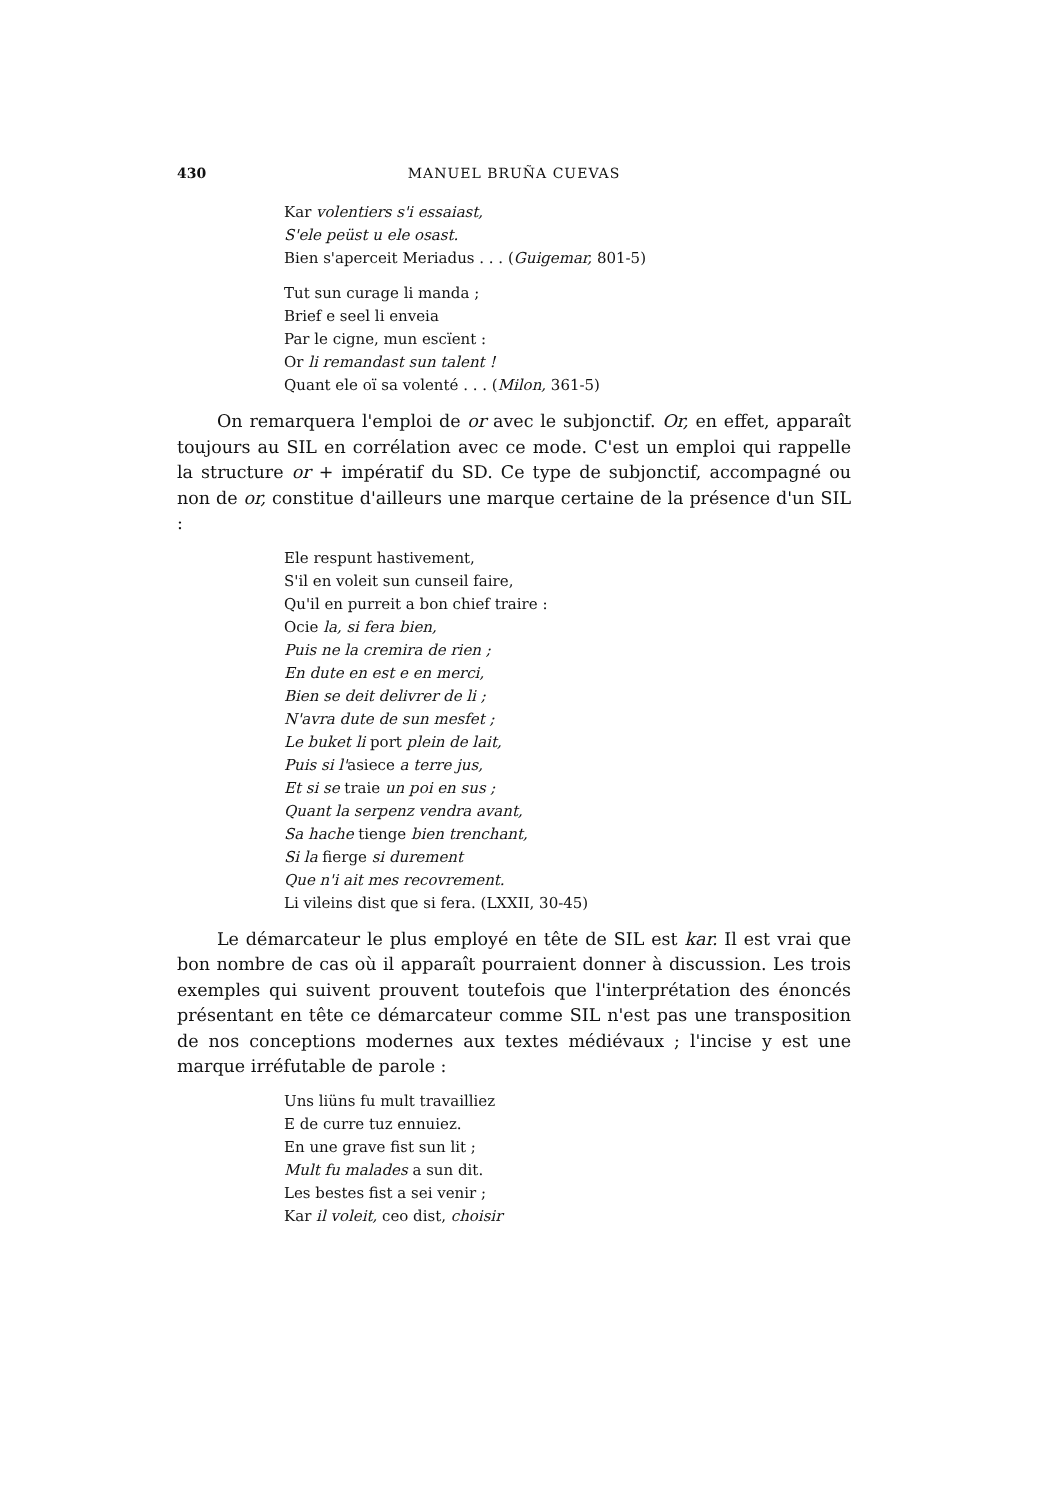430 MANUEL BRUÑA CUEVAS
Kar volentiers s'i essaiast,
S'ele peüst u ele osast.
Bien s'aperceit Meriadus . . . (Guigemar, 801-5)
Tut sun curage li manda ;
Brief e seel li enveia
Par le cigne, mun escïent :
Or li remandast sun talent !
Quant ele oï sa volenté . . . (Milon, 361-5)
On remarquera l'emploi de or avec le subjonctif. Or, en effet, apparaît toujours au SIL en corrélation avec ce mode. C'est un emploi qui rappelle la structure or + impératif du SD. Ce type de subjonctif, accompagné ou non de or, constitue d'ailleurs une marque certaine de la présence d'un SIL :
Ele respunt hastivement,
S'il en voleit sun cunseil faire,
Qu'il en purreit a bon chief traire :
Ocie la, si fera bien,
Puis ne la cremira de rien ;
En dute en est e en merci,
Bien se deit delivrer de li ;
N'avra dute de sun mesfet ;
Le buket li port plein de lait,
Puis si l'asiece a terre jus,
Et si se traie un poi en sus ;
Quant la serpenz vendra avant,
Sa hache tienge bien trenchant,
Si la fierge si durement
Que n'i ait mes recovrement.
Li vileins dist que si fera. (LXXII, 30-45)
Le démarcateur le plus employé en tête de SIL est kar. Il est vrai que bon nombre de cas où il apparaît pourraient donner à discussion. Les trois exemples qui suivent prouvent toutefois que l'interprétation des énoncés présentant en tête ce démarcateur comme SIL n'est pas une transposition de nos conceptions modernes aux textes médiévaux ; l'incise y est une marque irréfutable de parole :
Uns liüns fu mult travailliez
E de curre tuz ennuiez.
En une grave fist sun lit ;
Mult fu malades a sun dit.
Les bestes fist a sei venir ;
Kar il voleit, ceo dist, choisir